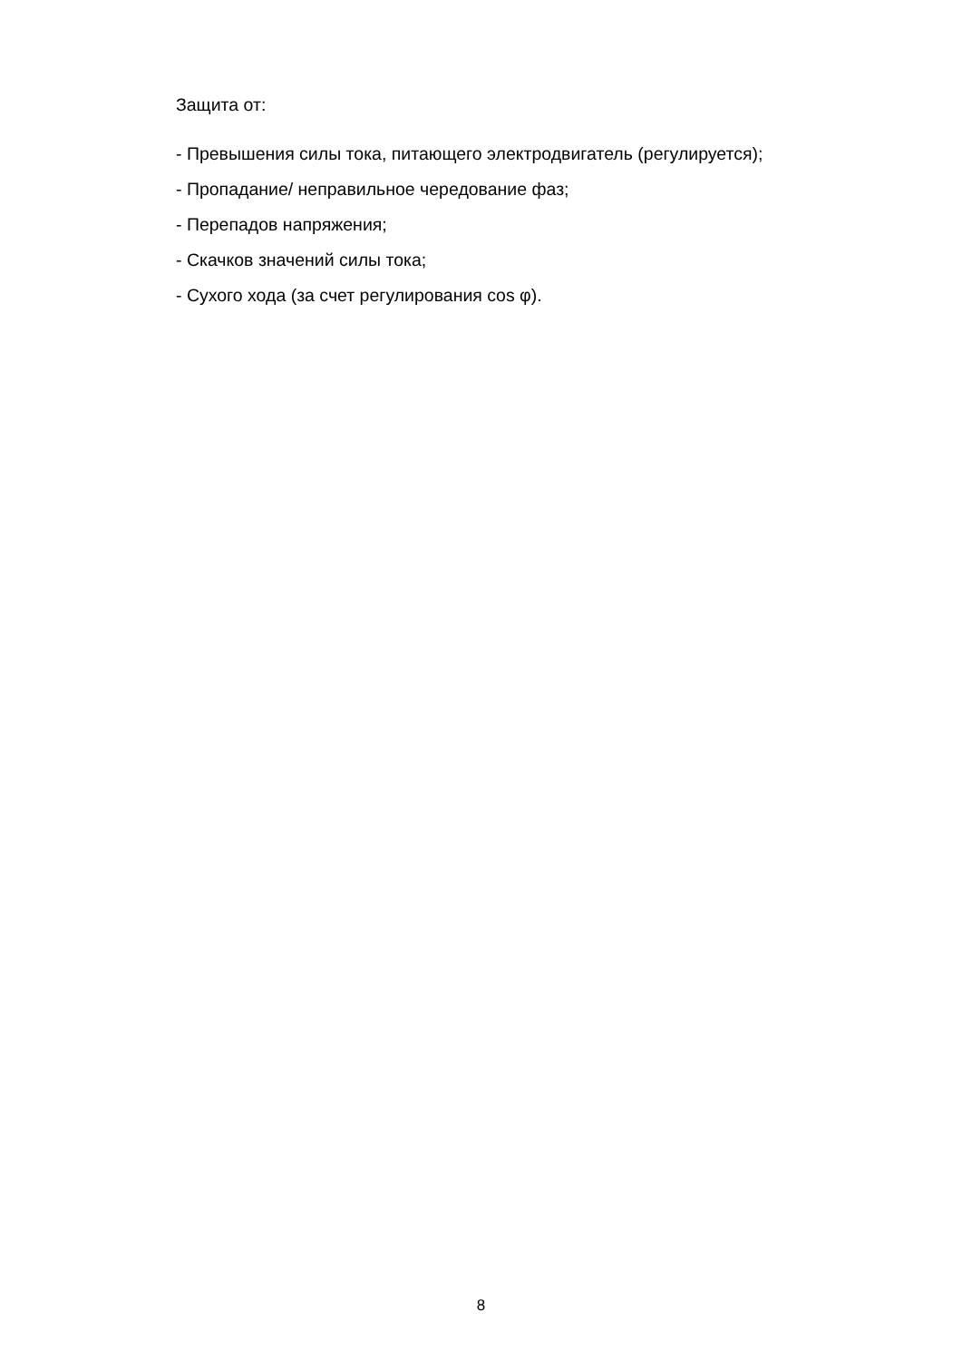Защита от:
- Превышения силы тока, питающего электродвигатель (регулируется);
- Пропадание/ неправильное чередование фаз;
- Перепадов напряжения;
- Скачков значений силы тока;
- Сухого хода (за счет регулирования cos φ).
8